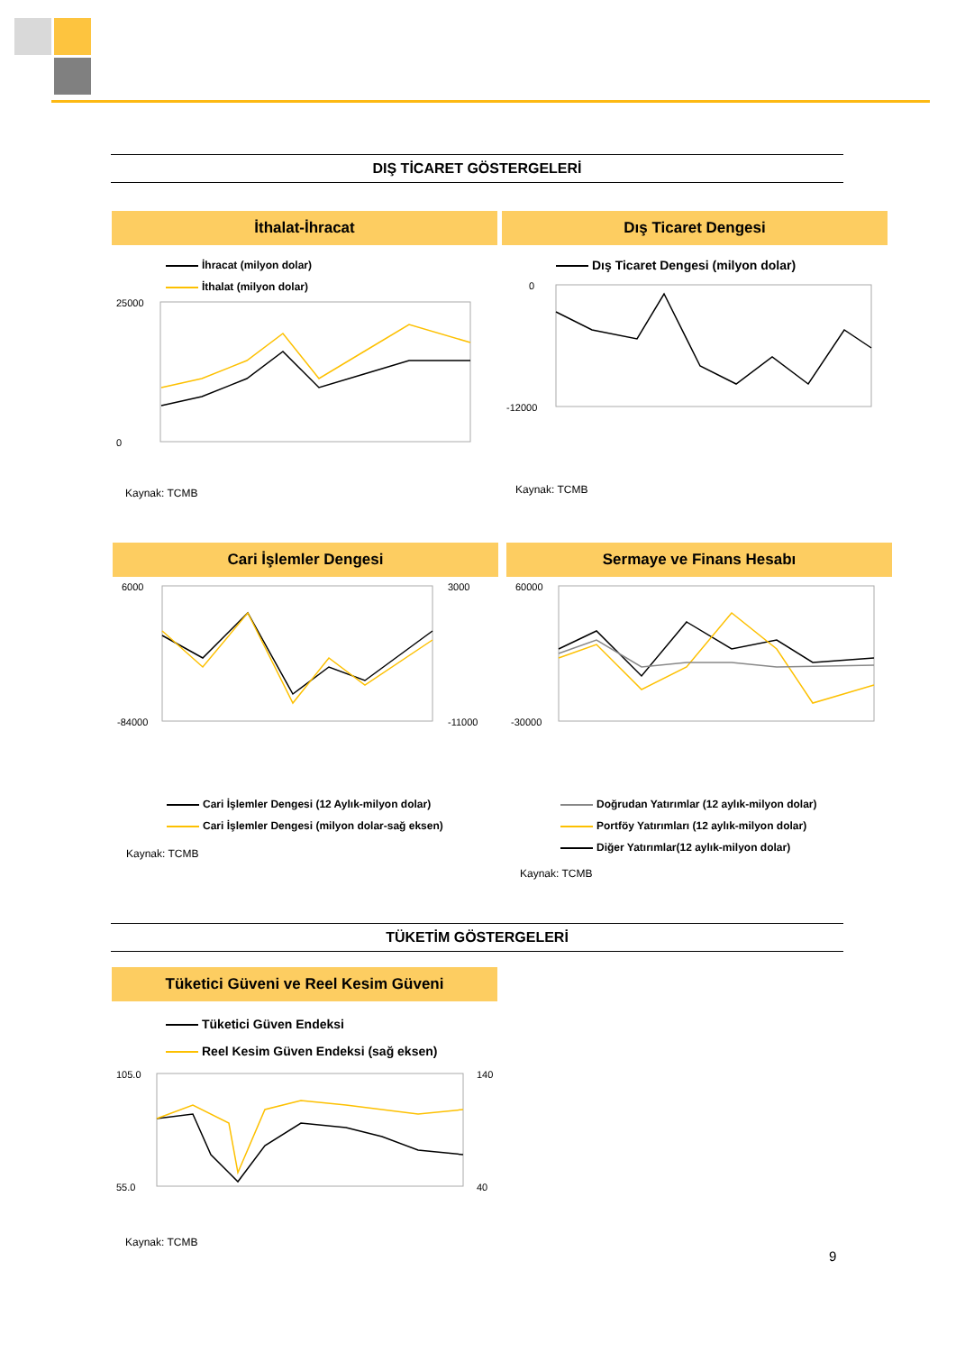DIŞ TİCARET GÖSTERGELERİ
İthalat-İhracat
İhracat (milyon dolar)
İthalat (milyon dolar)
25000
0
Kaynak: TCMB
Dış Ticaret Dengesi
Dış Ticaret Dengesi (milyon dolar)
0
-12000
Kaynak: TCMB
Cari İşlemler Dengesi
6000
-84000
3000
-11000
Cari İşlemler Dengesi (12 Aylık-milyon dolar)
Cari İşlemler Dengesi (milyon dolar-sağ eksen)
Kaynak: TCMB
Sermaye ve Finans Hesabı
60000
-30000
Doğrudan Yatırımlar (12 aylık-milyon dolar)
Portföy Yatırımları (12 aylık-milyon dolar)
Diğer Yatırımlar(12 aylık-milyon dolar)
Kaynak: TCMB
TÜKETİM GÖSTERGELERİ
Tüketici Güveni ve Reel Kesim Güveni
Tüketici Güven Endeksi
Reel Kesim Güven Endeksi (sağ eksen)
105.0
55.0
140
40
Kaynak: TCMB
9